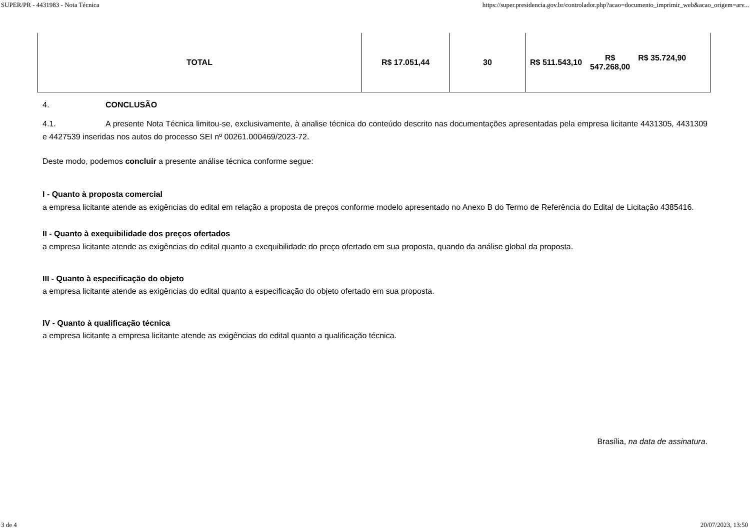SUPER/PR - 4431983 - Nota Técnica https://super.presidencia.gov.br/controlador.php?acao=documento_imprimir_web&acao_origem=arv...
| TOTAL | R$ 17.051,44 | 30 | R$ 511.543,10 R$ 547.268,00 R$ 35.724,90 |
4. CONCLUSÃO
4.1. A presente Nota Técnica limitou-se, exclusivamente, à analise técnica do conteúdo descrito nas documentações apresentadas pela empresa licitante 4431305, 4431309 e 4427539 inseridas nos autos do processo SEI nº 00261.000469/2023-72.
Deste modo, podemos concluir a presente análise técnica conforme segue:
I - Quanto à proposta comercial
a empresa licitante atende as exigências do edital em relação a proposta de preços conforme modelo apresentado no Anexo B do Termo de Referência do Edital de Licitação 4385416.
II - Quanto à exequibilidade dos preços ofertados
a empresa licitante atende as exigências do edital quanto a exequibilidade do preço ofertado em sua proposta, quando da análise global da proposta.
III - Quanto à especificação do objeto
a empresa licitante atende as exigências do edital quanto a especificação do objeto ofertado em sua proposta.
IV - Quanto à qualificação técnica
a empresa licitante a empresa licitante atende as exigências do edital quanto a qualificação técnica.
Brasília, na data de assinatura.
3 de 4 20/07/2023, 13:50